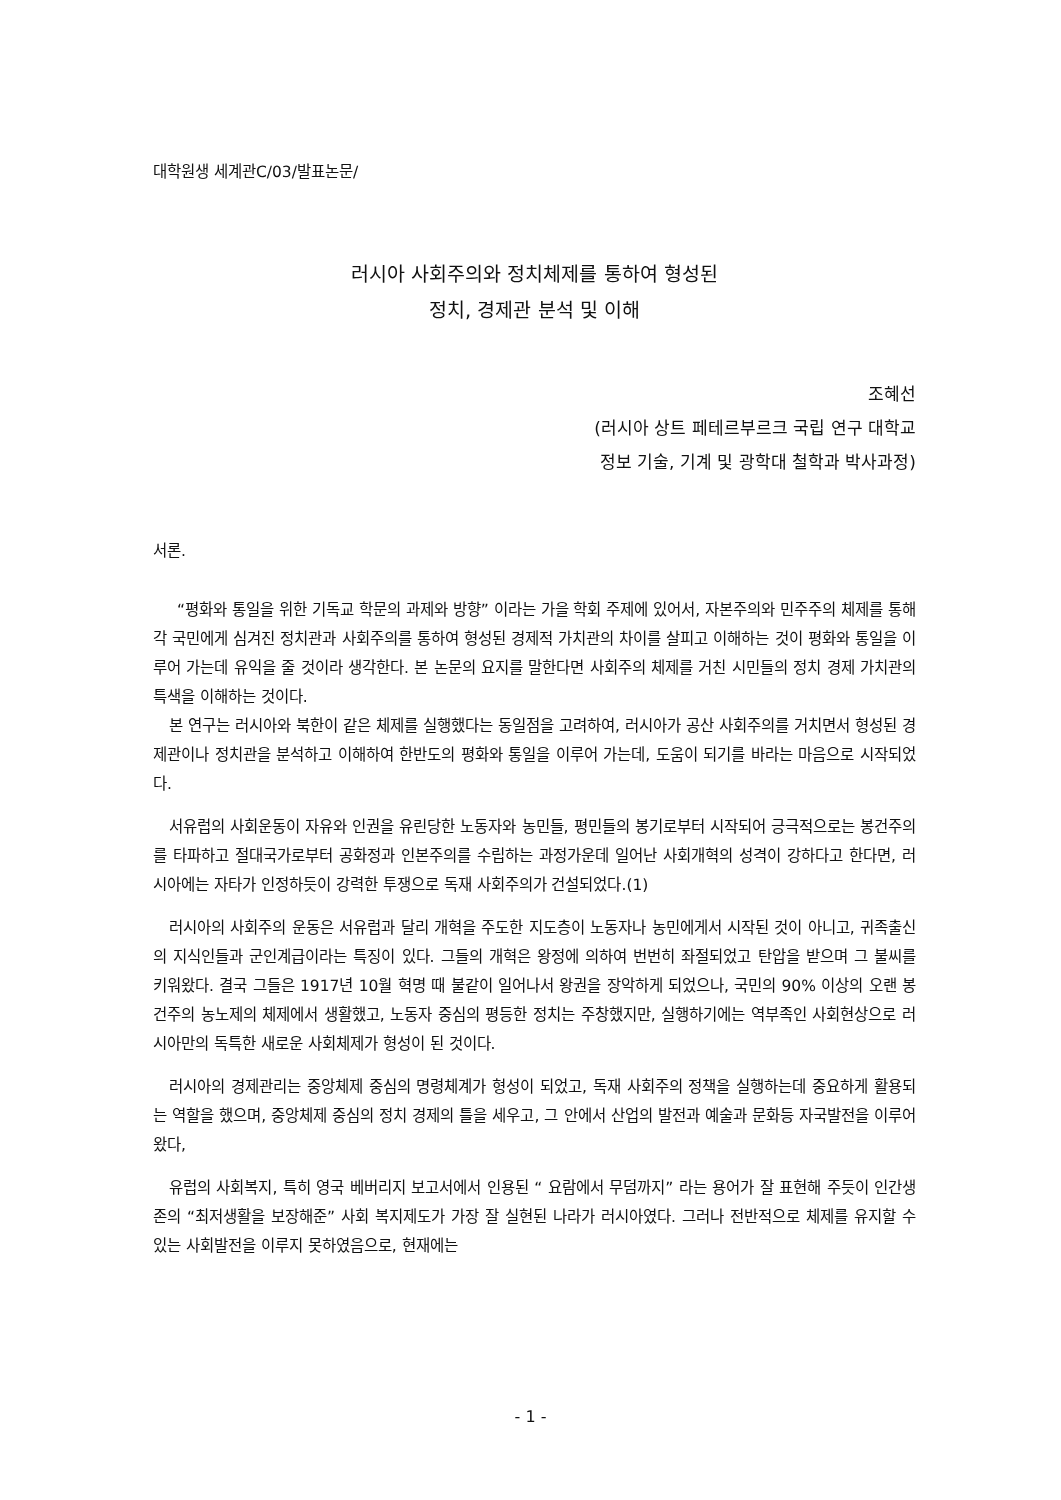대학원생 세계관C/03/발표논문/
러시아 사회주의와 정치체제를 통하여 형성된
정치, 경제관 분석 및 이해
조혜선
(러시아 상트 페테르부르크 국립 연구 대학교
정보 기술, 기계 및 광학대 철학과 박사과정)
서론.
“평화와 통일을 위한 기독교 학문의 과제와 방향” 이라는 가을 학회 주제에 있어서, 자본주의와 민주주의 체제를 통해 각 국민에게 심겨진 정치관과 사회주의를 통하여 형성된 경제적 가치관의 차이를 살피고 이해하는 것이 평화와 통일을 이루어 가는데 유익을 줄 것이라 생각한다. 본 논문의 요지를 말한다면 사회주의 체제를 거친 시민들의 정치 경제 가치관의 특색을 이해하는 것이다.
본 연구는 러시아와 북한이 같은 체제를 실행했다는 동일점을 고려하여, 러시아가 공산 사회주의를 거치면서 형성된 경제관이나 정치관을 분석하고 이해하여 한반도의 평화와 통일을 이루어 가는데, 도움이 되기를 바라는 마음으로 시작되었다.
서유럽의 사회운동이 자유와 인권을 유린당한 노동자와 농민들, 평민들의 봉기로부터 시작되어 긍극적으로는 봉건주의를 타파하고 절대국가로부터 공화정과 인본주의를 수립하는 과정가운데 일어난 사회개혁의 성격이 강하다고 한다면, 러시아에는 자타가 인정하듯이 강력한 투쟁으로 독재 사회주의가 건설되었다.(1)
러시아의 사회주의 운동은 서유럽과 달리 개혁을 주도한 지도층이 노동자나 농민에게서 시작된 것이 아니고, 귀족출신의 지식인들과 군인계급이라는 특징이 있다. 그들의 개혁은 왕정에 의하여 번번히 좌절되었고 탄압을 받으며 그 불씨를 키워왔다. 결국 그들은 1917년 10월 혁명 때 불같이 일어나서 왕권을 장악하게 되었으나, 국민의 90% 이상의 오랜 봉건주의 농노제의 체제에서 생활했고, 노동자 중심의 평등한 정치는 주창했지만, 실행하기에는 역부족인 사회현상으로 러시아만의 독특한 새로운 사회체제가 형성이 된 것이다.
러시아의 경제관리는 중앙체제 중심의 명령체계가 형성이 되었고, 독재 사회주의 정책을 실행하는데 중요하게 활용되는 역할을 했으며, 중앙체제 중심의 정치 경제의 틀을 세우고, 그 안에서 산업의 발전과 예술과 문화등 자국발전을 이루어 왔다,
유럽의 사회복지, 특히 영국 베버리지 보고서에서 인용된 “ 요람에서 무덤까지” 라는 용어가 잘 표현해 주듯이 인간생존의 “최저생활을 보장해준” 사회 복지제도가 가장 잘 실현된 나라가 러시아였다. 그러나 전반적으로 체제를 유지할 수 있는 사회발전을 이루지 못하였음으로, 현재에는
- 1 -